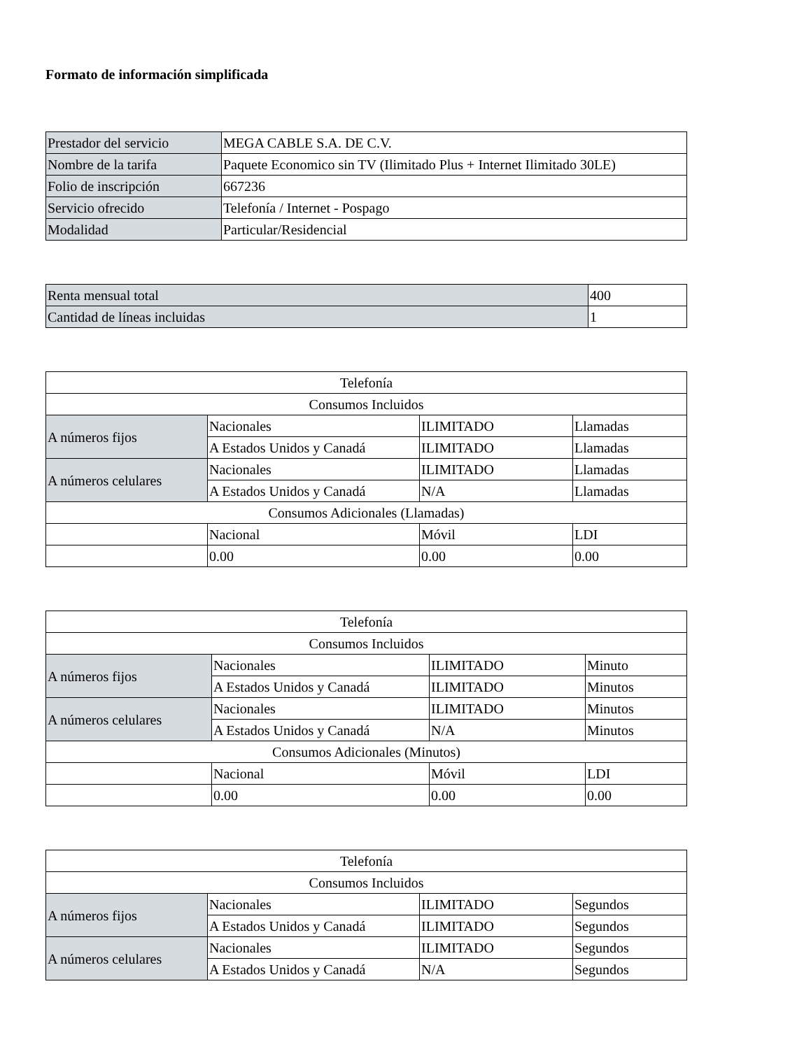Formato de información simplificada
| Prestador del servicio | MEGA CABLE S.A. DE C.V. |
| Nombre de la tarifa | Paquete Economico sin TV (Ilimitado Plus + Internet Ilimitado 30LE) |
| Folio de inscripción | 667236 |
| Servicio ofrecido | Telefonía / Internet - Pospago |
| Modalidad | Particular/Residencial |
| Renta mensual total | 400 |
| Cantidad de líneas incluidas | 1 |
| Telefonía | | | |
| Consumos Incluidos | | | |
| A números fijos | Nacionales | ILIMITADO | Llamadas |
| | A Estados Unidos y Canadá | ILIMITADO | Llamadas |
| A números celulares | Nacionales | ILIMITADO | Llamadas |
| | A Estados Unidos y Canadá | N/A | Llamadas |
| Consumos Adicionales (Llamadas) | | | |
| | Nacional | Móvil | LDI |
| | 0.00 | 0.00 | 0.00 |
| Telefonía | | | |
| Consumos Incluidos | | | |
| A números fijos | Nacionales | ILIMITADO | Minuto |
| | A Estados Unidos y Canadá | ILIMITADO | Minutos |
| A números celulares | Nacionales | ILIMITADO | Minutos |
| | A Estados Unidos y Canadá | N/A | Minutos |
| Consumos Adicionales (Minutos) | | | |
| | Nacional | Móvil | LDI |
| | 0.00 | 0.00 | 0.00 |
| Telefonía | | | |
| Consumos Incluidos | | | |
| A números fijos | Nacionales | ILIMITADO | Segundos |
| | A Estados Unidos y Canadá | ILIMITADO | Segundos |
| A números celulares | Nacionales | ILIMITADO | Segundos |
| | A Estados Unidos y Canadá | N/A | Segundos |